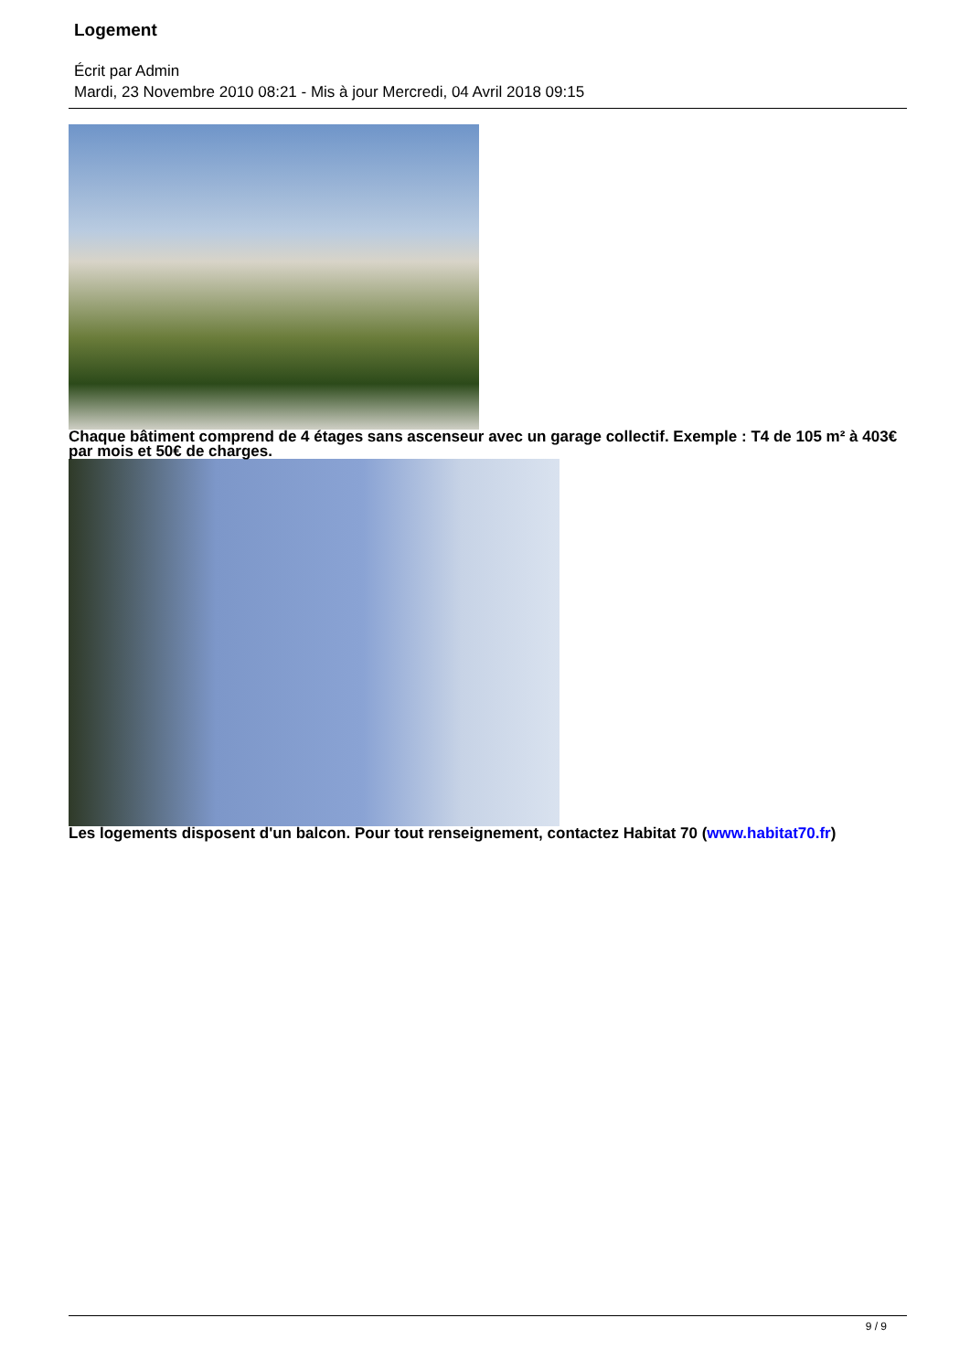Logement
Écrit par Admin
Mardi, 23 Novembre 2010 08:21 - Mis à jour Mercredi, 04 Avril 2018 09:15
Chaque bâtiment comprend de 4 étages sans ascenseur avec un garage collectif. Exemple : T4 de 105 m² à 403€ par mois et 50€ de charges.
Les logements disposent d'un balcon. Pour tout renseignement, contactez Habitat 70 (www.habitat70.fr)
9 / 9